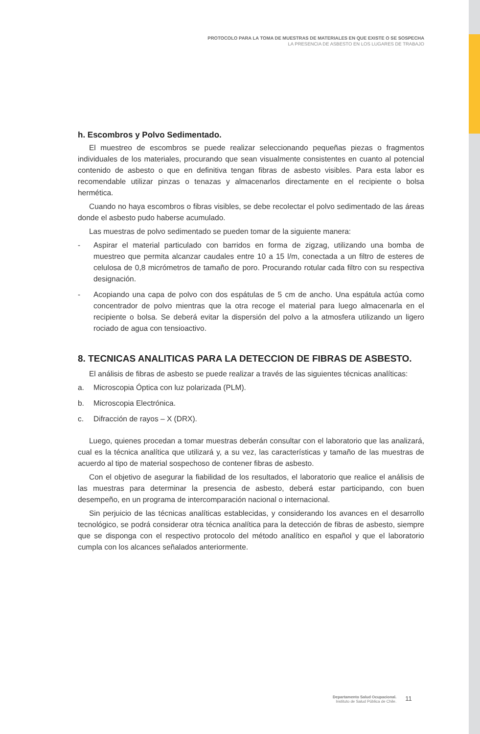PROTOCOLO PARA LA TOMA DE MUESTRAS DE MATERIALES EN QUE EXISTE O SE SOSPECHA
LA PRESENCIA DE ASBESTO EN LOS LUGARES DE TRABAJO
h. Escombros y Polvo Sedimentado.
El muestreo de escombros se puede realizar seleccionando pequeñas piezas o fragmentos individuales de los materiales, procurando que sean visualmente consistentes en cuanto al potencial contenido de asbesto o que en definitiva tengan fibras de asbesto visibles. Para esta labor es recomendable utilizar pinzas o tenazas y almacenarlos directamente en el recipiente o bolsa hermética.
Cuando no haya escombros o fibras visibles, se debe recolectar el polvo sedimentado de las áreas donde el asbesto pudo haberse acumulado.
Las muestras de polvo sedimentado se pueden tomar de la siguiente manera:
- Aspirar el material particulado con barridos en forma de zigzag, utilizando una bomba de muestreo que permita alcanzar caudales entre 10 a 15 l/m, conectada a un filtro de esteres de celulosa de 0,8 micrómetros de tamaño de poro. Procurando rotular cada filtro con su respectiva designación.
- Acopiando una capa de polvo con dos espátulas de 5 cm de ancho. Una espátula actúa como concentrador de polvo mientras que la otra recoge el material para luego almacenarla en el recipiente o bolsa. Se deberá evitar la dispersión del polvo a la atmosfera utilizando un ligero rociado de agua con tensioactivo.
8. TECNICAS ANALITICAS PARA LA DETECCION DE FIBRAS DE ASBESTO.
El análisis de fibras de asbesto se puede realizar a través de las siguientes técnicas analíticas:
a. Microscopia Óptica con luz polarizada (PLM).
b. Microscopia Electrónica.
c. Difracción de rayos – X (DRX).
Luego, quienes procedan a tomar muestras deberán consultar con el laboratorio que las analizará, cual es la técnica analítica que utilizará y, a su vez, las características y tamaño de las muestras de acuerdo al tipo de material sospechoso de contener fibras de asbesto.
Con el objetivo de asegurar la fiabilidad de los resultados, el laboratorio que realice el análisis de las muestras para determinar la presencia de asbesto, deberá estar participando, con buen desempeño, en un programa de intercomparación nacional o internacional.
Sin perjuicio de las técnicas analíticas establecidas, y considerando los avances en el desarrollo tecnológico, se podrá considerar otra técnica analítica para la detección de fibras de asbesto, siempre que se disponga con el respectivo protocolo del método analítico en español y que el laboratorio cumpla con los alcances señalados anteriormente.
Departamento Salud Ocupacional.
Instituto de Salud Pública de Chile.
11